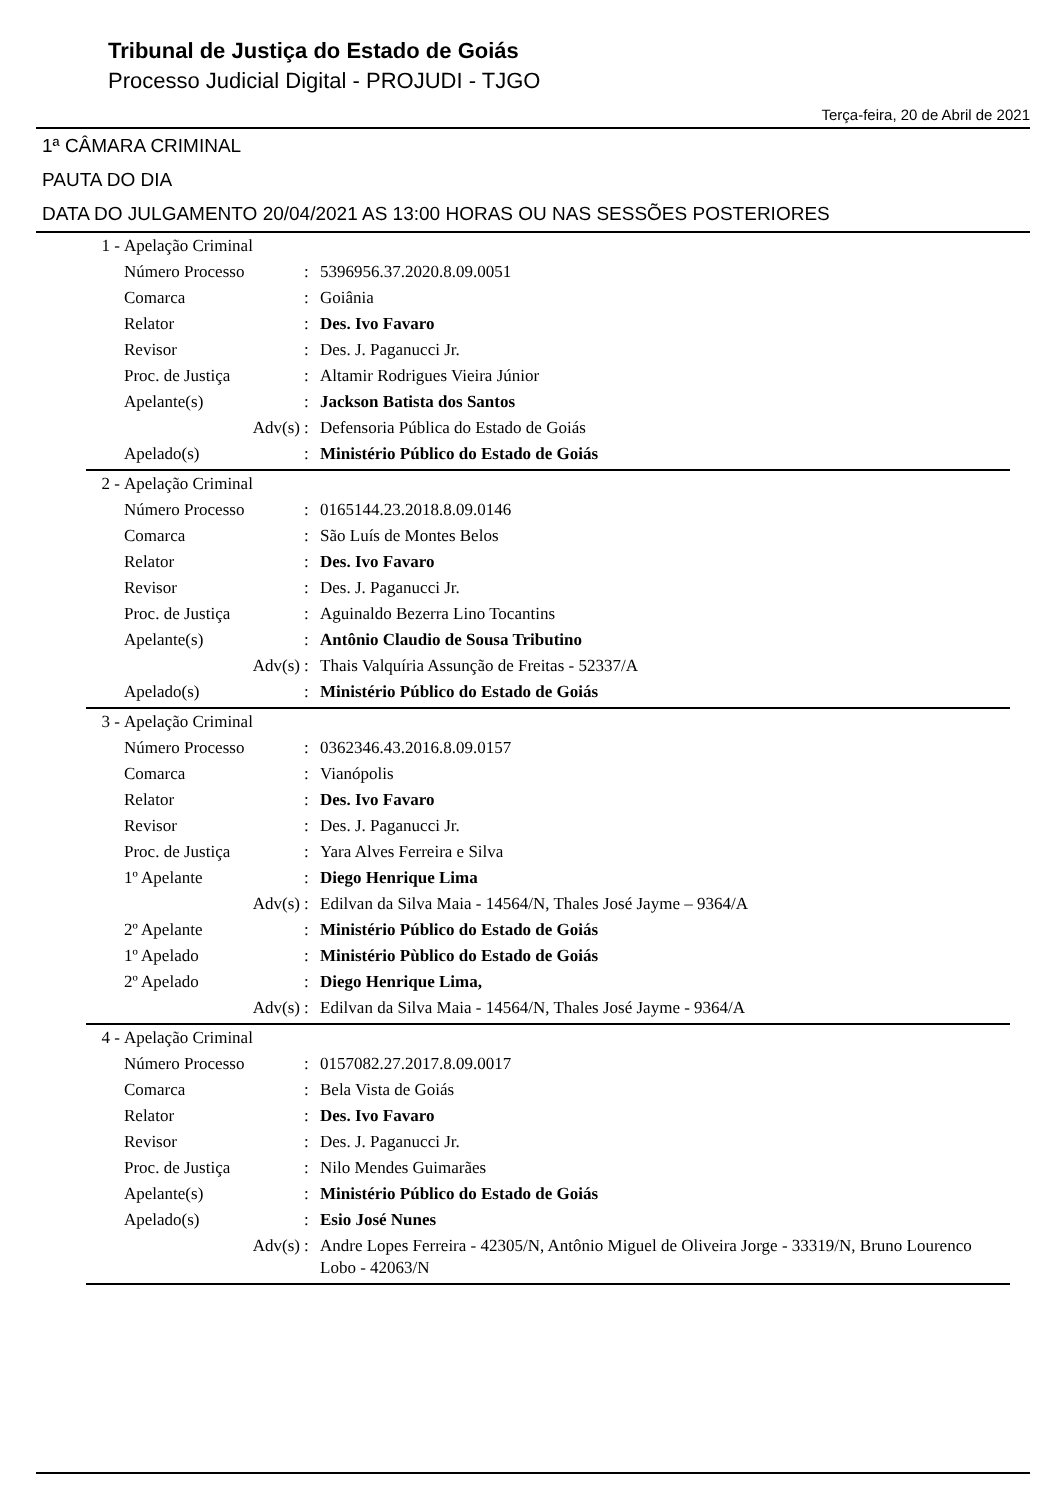Tribunal de Justiça do Estado de Goiás
Processo Judicial Digital - PROJUDI - TJGO
Terça-feira, 20 de Abril de 2021
1ª CÂMARA CRIMINAL
PAUTA DO DIA
DATA DO JULGAMENTO 20/04/2021 AS 13:00 HORAS OU NAS SESSÕES POSTERIORES
| 1 - | Apelação Criminal | | |
| | Número Processo | : | 5396956.37.2020.8.09.0051 |
| | Comarca | : | Goiânia |
| | Relator | : | Des. Ivo Favaro |
| | Revisor | : | Des. J. Paganucci Jr. |
| | Proc. de Justiça | : | Altamir Rodrigues Vieira Júnior |
| | Apelante(s) | : | Jackson Batista dos Santos |
| | Adv(s) | : | Defensoria Pública do Estado de Goiás |
| | Apelado(s) | : | Ministério Público do Estado de Goiás |
| 2 - | Apelação Criminal | | |
| | Número Processo | : | 0165144.23.2018.8.09.0146 |
| | Comarca | : | São Luís de Montes Belos |
| | Relator | : | Des. Ivo Favaro |
| | Revisor | : | Des. J. Paganucci Jr. |
| | Proc. de Justiça | : | Aguinaldo Bezerra Lino Tocantins |
| | Apelante(s) | : | Antônio Claudio de Sousa Tributino |
| | Adv(s) | : | Thais Valquíria Assunção de Freitas - 52337/A |
| | Apelado(s) | : | Ministério Público do Estado de Goiás |
| 3 - | Apelação Criminal | | |
| | Número Processo | : | 0362346.43.2016.8.09.0157 |
| | Comarca | : | Vianópolis |
| | Relator | : | Des. Ivo Favaro |
| | Revisor | : | Des. J. Paganucci Jr. |
| | Proc. de Justiça | : | Yara Alves Ferreira e Silva |
| | 1º Apelante | : | Diego Henrique Lima |
| | Adv(s) | : | Edilvan da Silva Maia - 14564/N, Thales José Jayme – 9364/A |
| | 2º Apelante | : | Ministério Público do Estado de Goiás |
| | 1º Apelado | : | Ministério Pùblico do Estado de Goiás |
| | 2º Apelado | : | Diego Henrique Lima, |
| | Adv(s) | : | Edilvan da Silva Maia - 14564/N, Thales José Jayme - 9364/A |
| 4 - | Apelação Criminal | | |
| | Número Processo | : | 0157082.27.2017.8.09.0017 |
| | Comarca | : | Bela Vista de Goiás |
| | Relator | : | Des. Ivo Favaro |
| | Revisor | : | Des. J. Paganucci Jr. |
| | Proc. de Justiça | : | Nilo Mendes Guimarães |
| | Apelante(s) | : | Ministério Público do Estado de Goiás |
| | Apelado(s) | : | Esio José Nunes |
| | Adv(s) | : | Andre Lopes Ferreira - 42305/N, Antônio Miguel de Oliveira Jorge - 33319/N, Bruno Lourenco Lobo - 42063/N |